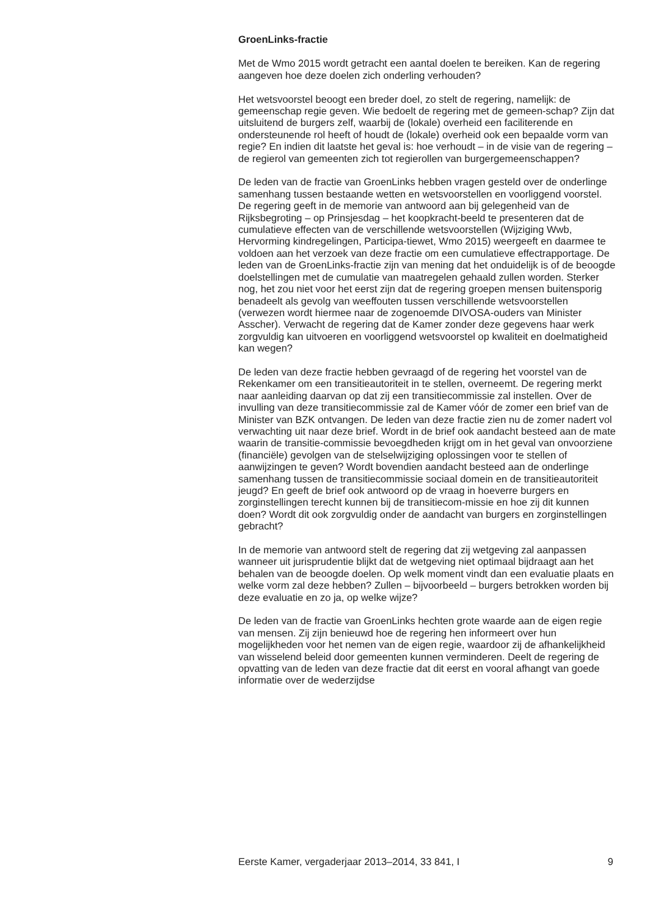GroenLinks-fractie
Met de Wmo 2015 wordt getracht een aantal doelen te bereiken. Kan de regering aangeven hoe deze doelen zich onderling verhouden?
Het wetsvoorstel beoogt een breder doel, zo stelt de regering, namelijk: de gemeenschap regie geven. Wie bedoelt de regering met de gemeen-schap? Zijn dat uitsluitend de burgers zelf, waarbij de (lokale) overheid een faciliterende en ondersteunende rol heeft of houdt de (lokale) overheid ook een bepaalde vorm van regie? En indien dit laatste het geval is: hoe verhoudt – in de visie van de regering – de regierol van gemeenten zich tot regierollen van burgergemeenschappen?
De leden van de fractie van GroenLinks hebben vragen gesteld over de onderlinge samenhang tussen bestaande wetten en wetsvoorstellen en voorliggend voorstel. De regering geeft in de memorie van antwoord aan bij gelegenheid van de Rijksbegroting – op Prinsjesdag – het koopkracht-beeld te presenteren dat de cumulatieve effecten van de verschillende wetsvoorstellen (Wijziging Wwb, Hervorming kindregelingen, Participa-tiewet, Wmo 2015) weergeeft en daarmee te voldoen aan het verzoek van deze fractie om een cumulatieve effectrapportage. De leden van de GroenLinks-fractie zijn van mening dat het onduidelijk is of de beoogde doelstellingen met de cumulatie van maatregelen gehaald zullen worden. Sterker nog, het zou niet voor het eerst zijn dat de regering groepen mensen buitensporig benadeelt als gevolg van weeffouten tussen verschillende wetsvoorstellen (verwezen wordt hiermee naar de zogenoemde DIVOSA-ouders van Minister Asscher). Verwacht de regering dat de Kamer zonder deze gegevens haar werk zorgvuldig kan uitvoeren en voorliggend wetsvoorstel op kwaliteit en doelmatigheid kan wegen?
De leden van deze fractie hebben gevraagd of de regering het voorstel van de Rekenkamer om een transitieautoriteit in te stellen, overneemt. De regering merkt naar aanleiding daarvan op dat zij een transitiecommissie zal instellen. Over de invulling van deze transitiecommissie zal de Kamer vóór de zomer een brief van de Minister van BZK ontvangen. De leden van deze fractie zien nu de zomer nadert vol verwachting uit naar deze brief. Wordt in de brief ook aandacht besteed aan de mate waarin de transitie-commissie bevoegdheden krijgt om in het geval van onvoorziene (financiële) gevolgen van de stelselwijziging oplossingen voor te stellen of aanwijzingen te geven? Wordt bovendien aandacht besteed aan de onderlinge samenhang tussen de transitiecommissie sociaal domein en de transitieautoriteit jeugd? En geeft de brief ook antwoord op de vraag in hoeverre burgers en zorginstellingen terecht kunnen bij de transitiecom-missie en hoe zij dit kunnen doen? Wordt dit ook zorgvuldig onder de aandacht van burgers en zorginstellingen gebracht?
In de memorie van antwoord stelt de regering dat zij wetgeving zal aanpassen wanneer uit jurisprudentie blijkt dat de wetgeving niet optimaal bijdraagt aan het behalen van de beoogde doelen. Op welk moment vindt dan een evaluatie plaats en welke vorm zal deze hebben? Zullen – bijvoorbeeld – burgers betrokken worden bij deze evaluatie en zo ja, op welke wijze?
De leden van de fractie van GroenLinks hechten grote waarde aan de eigen regie van mensen. Zij zijn benieuwd hoe de regering hen informeert over hun mogelijkheden voor het nemen van de eigen regie, waardoor zij de afhankelijkheid van wisselend beleid door gemeenten kunnen verminderen. Deelt de regering de opvatting van de leden van deze fractie dat dit eerst en vooral afhangt van goede informatie over de wederzijdse
Eerste Kamer, vergaderjaar 2013–2014, 33 841, I 9